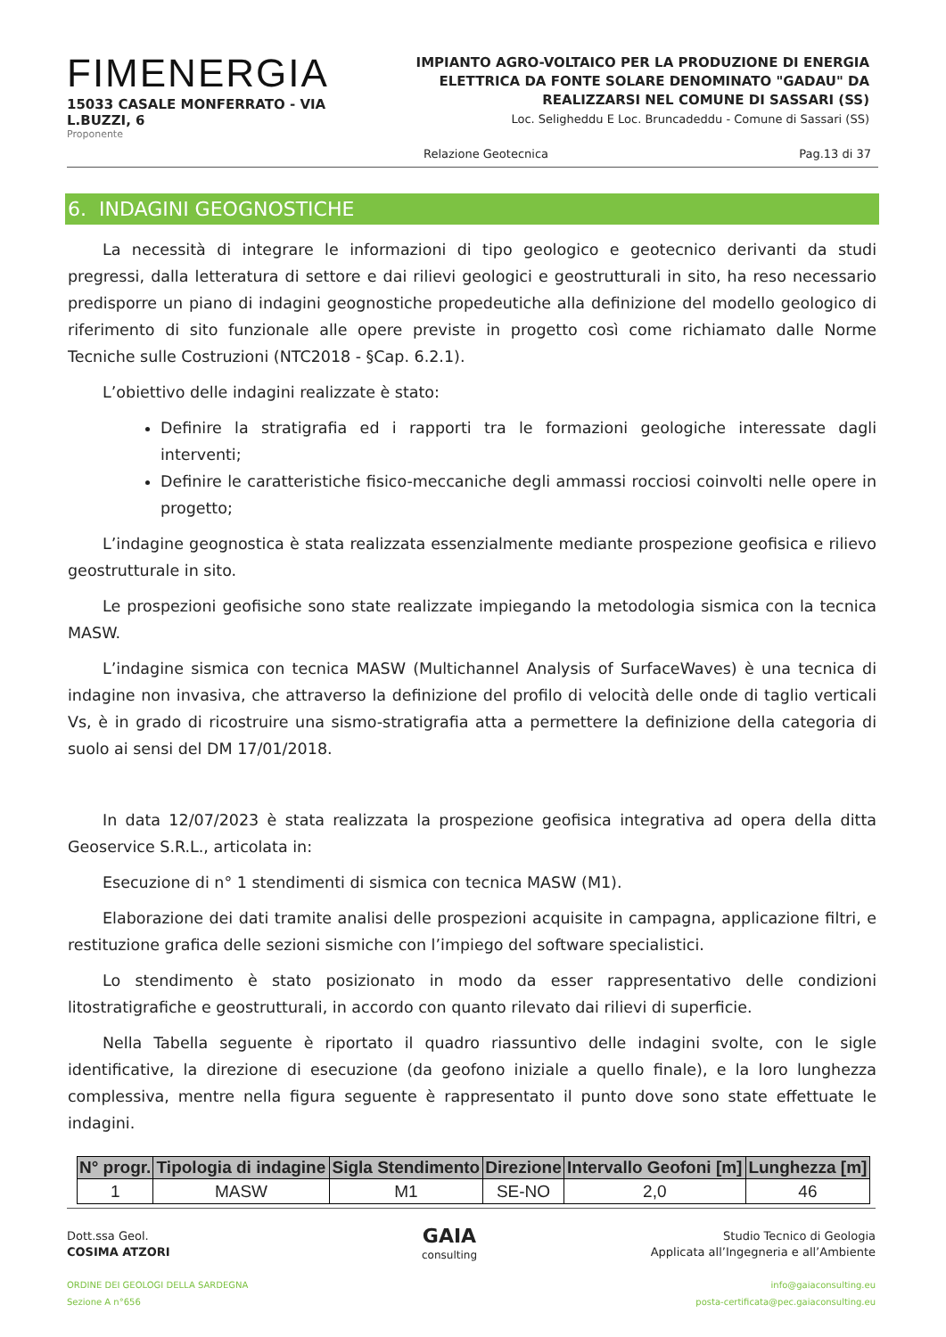FIMENERGIA
15033 CASALE MONFERRATO - VIA L.BUZZI, 6
Proponente
IMPIANTO AGRO-VOLTAICO PER LA PRODUZIONE DI ENERGIA ELETTRICA DA FONTE SOLARE DENOMINATO "GADAU" DA REALIZZARSI NEL COMUNE DI SASSARI (SS)
Loc. Seligheddu E Loc. Bruncadeddu - Comune di Sassari (SS)
Relazione Geotecnica Pag.13 di 37
6. INDAGINI GEOGNOSTICHE
La necessità di integrare le informazioni di tipo geologico e geotecnico derivanti da studi pregressi, dalla letteratura di settore e dai rilievi geologici e geostrutturali in sito, ha reso necessario predisporre un piano di indagini geognostiche propedeutiche alla definizione del modello geologico di riferimento di sito funzionale alle opere previste in progetto così come richiamato dalle Norme Tecniche sulle Costruzioni (NTC2018 - §Cap. 6.2.1).
L’obiettivo delle indagini realizzate è stato:
Definire la stratigrafia ed i rapporti tra le formazioni geologiche interessate dagli interventi;
Definire le caratteristiche fisico-meccaniche degli ammassi rocciosi coinvolti nelle opere in progetto;
L’indagine geognostica è stata realizzata essenzialmente mediante prospezione geofisica e rilievo geostrutturale in sito.
Le prospezioni geofisiche sono state realizzate impiegando la metodologia sismica con la tecnica MASW.
L’indagine sismica con tecnica MASW (Multichannel Analysis of SurfaceWaves) è una tecnica di indagine non invasiva, che attraverso la definizione del profilo di velocità delle onde di taglio verticali Vs, è in grado di ricostruire una sismo-stratigrafia atta a permettere la definizione della categoria di suolo ai sensi del DM 17/01/2018.
In data 12/07/2023 è stata realizzata la prospezione geofisica integrativa ad opera della ditta Geoservice S.R.L., articolata in:
Esecuzione di n° 1 stendimenti di sismica con tecnica MASW (M1).
Elaborazione dei dati tramite analisi delle prospezioni acquisite in campagna, applicazione filtri, e restituzione grafica delle sezioni sismiche con l’impiego del software specialistici.
Lo stendimento è stato posizionato in modo da esser rappresentativo delle condizioni litostratigrafiche e geostrutturali, in accordo con quanto rilevato dai rilievi di superficie.
Nella Tabella seguente è riportato il quadro riassuntivo delle indagini svolte, con le sigle identificative, la direzione di esecuzione (da geofono iniziale a quello finale), e la loro lunghezza complessiva, mentre nella figura seguente è rappresentato il punto dove sono state effettuate le indagini.
| N° progr. | Tipologia di indagine | Sigla Stendimento | Direzione | Intervallo Geofoni [m] | Lunghezza [m] |
| --- | --- | --- | --- | --- | --- |
| 1 | MASW | M1 | SE-NO | 2,0 | 46 |
Dott.ssa Geol.
COSIMA ATZORI
ORDINE DEI GEOLOGI DELLA SARDEGNA
Sezione A n°656
GAIA
consulting
Studio Tecnico di Geologia
Applicata all’Ingegneria e all’Ambiente
info@gaiaconsulting.eu
posta-certificata@pec.gaiaconsulting.eu